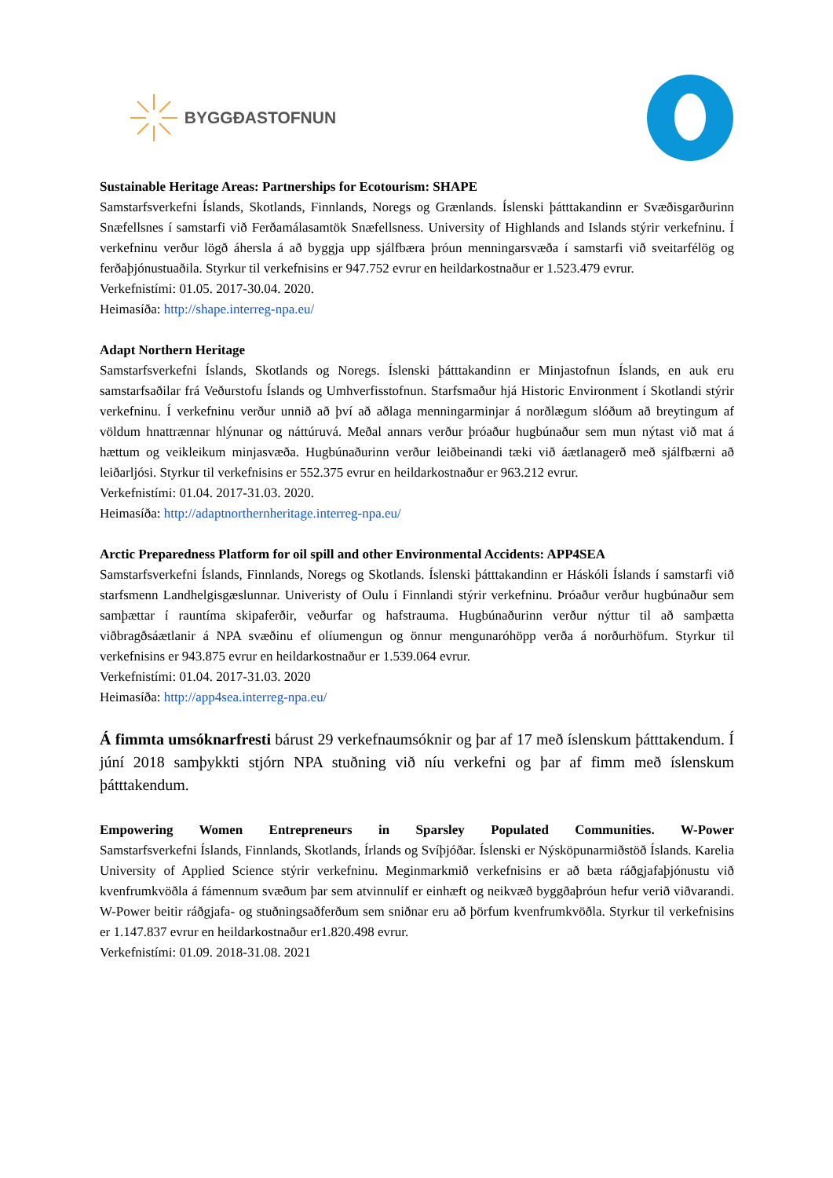BYGGÐASTOFNUN
Sustainable Heritage Areas: Partnerships for Ecotourism: SHAPE
Samstarfsverkefni Íslands, Skotlands, Finnlands, Noregs og Grænlands. Íslenski þátttakandinn er Svæðisgarðurinn Snæfellsnes í samstarfi við Ferðamálasamtök Snæfellsness. University of Highlands and Islands stýrir verkefninu. Í verkefninu verður lögð áhersla á að byggja upp sjálfbæra þróun menningarsvæða í samstarfi við sveitarfélög og ferðaþjónustuaðila. Styrkur til verkefnisins er 947.752 evrur en heildarkostnaður er 1.523.479 evrur.
Verkefnistími: 01.05. 2017-30.04. 2020.
Heimasíða: http://shape.interreg-npa.eu/
Adapt Northern Heritage
Samstarfsverkefni Íslands, Skotlands og Noregs. Íslenski þátttakandinn er Minjastofnun Íslands, en auk eru samstarfsaðilar frá Veðurstofu Íslands og Umhverfisstofnun. Starfsmaður hjá Historic Environment í Skotlandi stýrir verkefninu. Í verkefninu verður unnið að því að aðlaga menningarminjar á norðlægum slóðum að breytingum af völdum hnattrænnar hlýnunar og náttúruvá. Meðal annars verður þróaður hugbúnaður sem mun nýtast við mat á hættum og veikleikum minjasvæða. Hugbúnaðurinn verður leiðbeinandi tæki við áætlanagerð með sjálfbærni að leiðarljósi. Styrkur til verkefnisins er 552.375 evrur en heildarkostnaður er 963.212 evrur.
Verkefnistími: 01.04. 2017-31.03. 2020.
Heimasíða: http://adaptnorthernheritage.interreg-npa.eu/
Arctic Preparedness Platform for oil spill and other Environmental Accidents: APP4SEA
Samstarfsverkefni Íslands, Finnlands, Noregs og Skotlands. Íslenski þátttakandinn er Háskóli Íslands í samstarfi við starfsmenn Landhelgisgæslunnar. Univeristy of Oulu í Finnlandi stýrir verkefninu. Þróaður verður hugbúnaður sem samþættar í rauntíma skipaferðir, veðurfar og hafstrauma. Hugbúnaðurinn verður nýttur til að samþætta viðbragðsáætlanir á NPA svæðinu ef olíumengun og önnur mengunaróhöpp verða á norðurhöfum. Styrkur til verkefnisins er 943.875 evrur en heildarkostnaður er 1.539.064 evrur.
Verkefnistími: 01.04. 2017-31.03. 2020
Heimasíða: http://app4sea.interreg-npa.eu/
Á fimmta umsóknarfresti bárust 29 verkefnaumsóknir og þar af 17 með íslenskum þátttakendum. Í júní 2018 samþykkti stjórn NPA stuðning við níu verkefni og þar af fimm með íslenskum þátttakendum.
Empowering Women Entrepreneurs in Sparsley Populated Communities. W-Power
Samstarfsverkefni Íslands, Finnlands, Skotlands, Írlands og Svíþjóðar. Íslenski er Nýsköpunarmiðstöð Íslands. Karelia University of Applied Science stýrir verkefninu. Meginmarkmið verkefnisins er að bæta ráðgjafaþjónustu við kvenfrumkvöðla á fámennum svæðum þar sem atvinnulíf er einhæft og neikvæð byggðaþróun hefur verið viðvarandi. W-Power beitir ráðgjafa- og stuðningsaðferðum sem sniðnar eru að þörfum kvenfrumkvöðla. Styrkur til verkefnisins er 1.147.837 evrur en heildarkostnaður er1.820.498 evrur.
Verkefnistími: 01.09. 2018-31.08. 2021